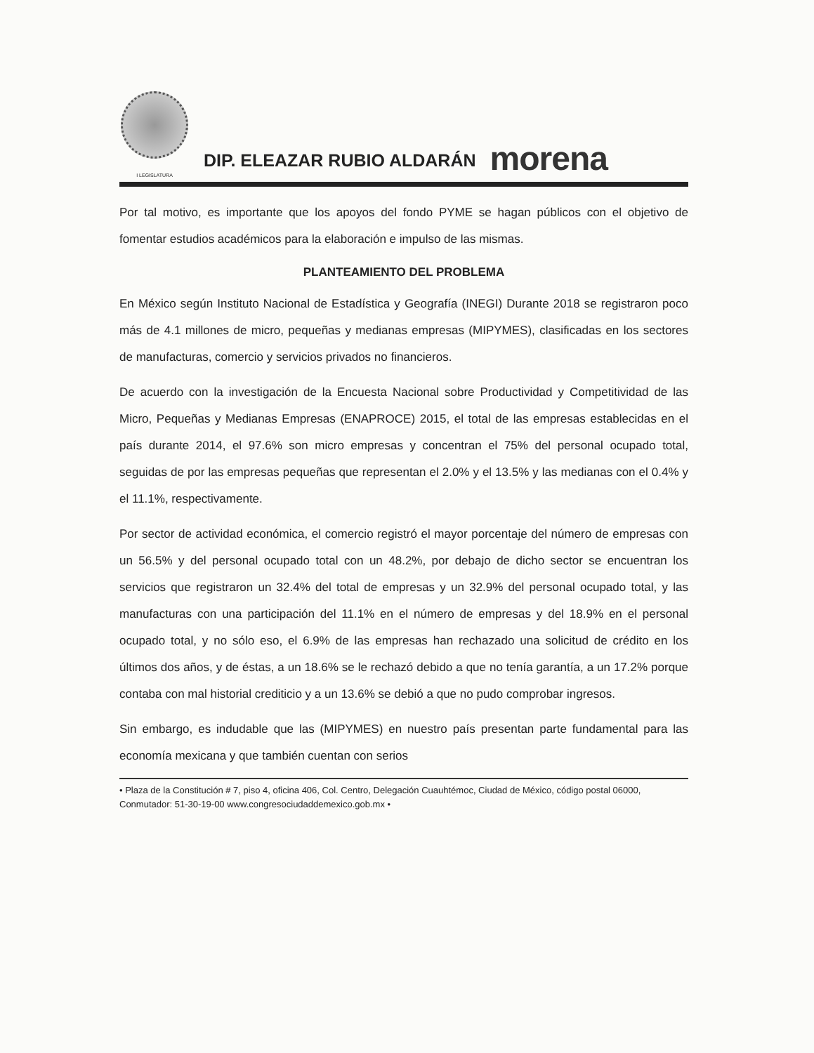I LEGISLATURA
DIP. ELEAZAR RUBIO ALDARÁN
morena
Por tal motivo, es importante que los apoyos del fondo PYME se hagan públicos con el objetivo de fomentar estudios académicos para la elaboración e impulso de las mismas.
PLANTEAMIENTO DEL PROBLEMA
En México según Instituto Nacional de Estadística y Geografía (INEGI) Durante 2018 se registraron poco más de 4.1 millones de micro, pequeñas y medianas empresas (MIPYMES), clasificadas en los sectores de manufacturas, comercio y servicios privados no financieros.
De acuerdo con la investigación de la Encuesta Nacional sobre Productividad y Competitividad de las Micro, Pequeñas y Medianas Empresas (ENAPROCE) 2015, el total de las empresas establecidas en el país durante 2014, el 97.6% son micro empresas y concentran el 75% del personal ocupado total, seguidas de por las empresas pequeñas que representan el 2.0% y el 13.5% y las medianas con el 0.4% y el 11.1%, respectivamente.
Por sector de actividad económica, el comercio registró el mayor porcentaje del número de empresas con un 56.5% y del personal ocupado total con un 48.2%, por debajo de dicho sector se encuentran los servicios que registraron un 32.4% del total de empresas y un 32.9% del personal ocupado total, y las manufacturas con una participación del 11.1% en el número de empresas y del 18.9% en el personal ocupado total, y no sólo eso, el 6.9% de las empresas han rechazado una solicitud de crédito en los últimos dos años, y de éstas, a un 18.6% se le rechazó debido a que no tenía garantía, a un 17.2% porque contaba con mal historial crediticio y a un 13.6% se debió a que no pudo comprobar ingresos.
Sin embargo, es indudable que las (MIPYMES) en nuestro país presentan parte fundamental para las economía mexicana y que también cuentan con serios
• Plaza de la Constitución # 7, piso 4, oficina 406, Col. Centro, Delegación Cuauhtémoc, Ciudad de México, código postal 06000, Conmutador: 51-30-19-00 www.congresociudaddemexico.gob.mx •